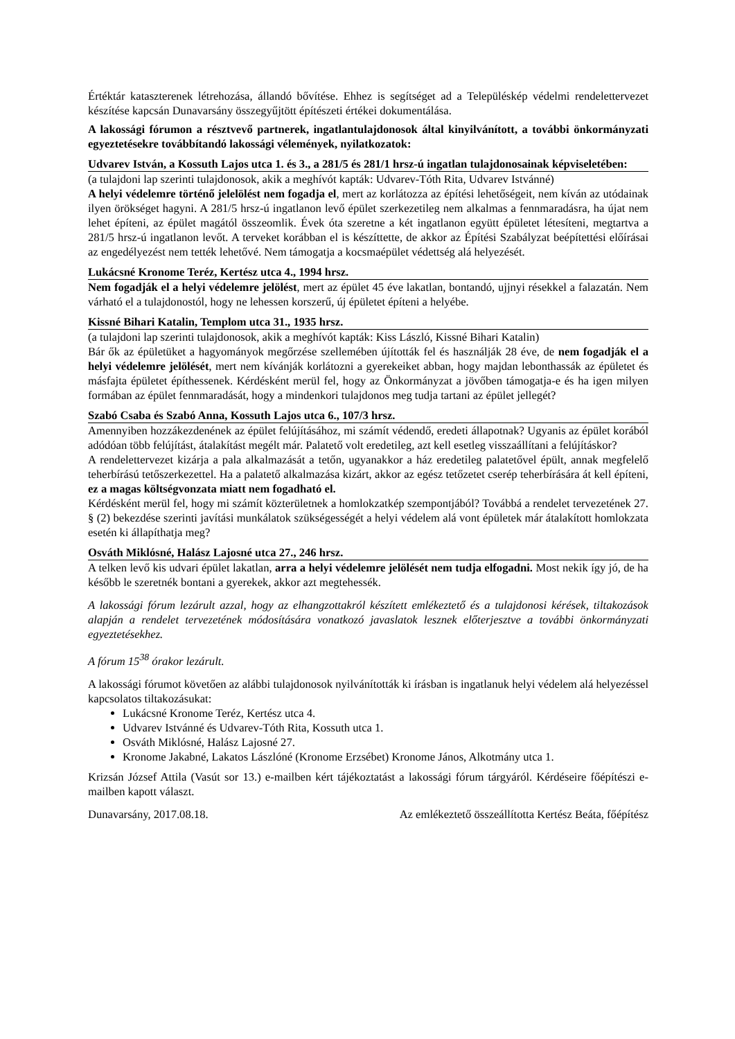Értéktár katasztere­nek létrehozása, állandó bővítése. Ehhez is segítséget ad a Településkép védelmi rendelettervezet készítése kapcsán Dunavarsány összegyűjtött építészeti értékei dokumentálása.
A lakossági fórumon a résztvevő partnerek, ingatlantulajdonosok által kinyilvánított, a további önkormányzati egyeztetésekre továbbítandó lakossági vélemények, nyilatkozatok:
Udvarev István, a Kossuth Lajos utca 1. és 3., a 281/5 és 281/1 hrsz-ú ingatlan tulajdonosainak képviseletében:
(a tulajdoni lap szerinti tulajdonosok, akik a meghívót kapták: Udvarev-Tóth Rita, Udvarev Istvánné)
A helyi védelemre történő jelelölést nem fogadja el, mert az korlátozza az építési lehetőségeit, nem kíván az utódainak ilyen örökséget hagyni. A 281/5 hrsz-ú ingatlanon levő épület szerkezetileg nem alkalmas a fennmaradásra, ha újat nem lehet építeni, az épület magától összeomlik. Évek óta szeretne a két ingatlanon együtt épületet létesíteni, megtartva a 281/5 hrsz-ú ingatlanon levőt. A terveket korábban el is készíttette, de akkor az Építési Szabályzat beépítettési előírásai az engedélyezést nem tették lehetővé. Nem támogatja a kocsmaépület védettség alá helyezését.
Lukácsné Kronome Teréz, Kertész utca 4., 1994 hrsz.
Nem fogadják el a helyi védelemre jelölést, mert az épület 45 éve lakatlan, bontandó, ujjnyi résekkel a falazatán. Nem várható el a tulajdonostól, hogy ne lehessen korszerű, új épületet építeni a helyébe.
Kissné Bihari Katalin, Templom utca 31., 1935 hrsz.
(a tulajdoni lap szerinti tulajdonosok, akik a meghívót kapták: Kiss László, Kissné Bihari Katalin)
Bár ők az épületüket a hagyományok megőrzése szellemében újították fel és használják 28 éve, de nem fogadják el a helyi védelemre jelölését, mert nem kívánják korlátozni a gyerekeiket abban, hogy majdan lebonthassák az épületet és másfajta épületet építhessenek. Kérdésként merül fel, hogy az Önkormányzat a jövőben támogatja-e és ha igen milyen formában az épület fennmaradását, hogy a mindenkori tulajdonos meg tudja tartani az épület jellegét?
Szabó Csaba és Szabó Anna, Kossuth Lajos utca 6., 107/3 hrsz.
Amennyiben hozzákezdenének az épület felújításához, mi számít védendő, eredeti állapotnak? Ugyanis az épület korából adódóan több felújítást, átalakítást megélt már. Palatető volt eredetileg, azt kell esetleg visszaállítani a felújításkor?
A rendelettervezet kizárja a pala alkalmazását a tetőn, ugyanakkor a ház eredetileg palatetővel épült, annak megfelelő teherbírású tetőszerkezettel. Ha a palatető alkalmazása kizárt, akkor az egész tetőzetet cserép teherbírására át kell építeni, ez a magas költségvonzata miatt nem fogadható el.
Kérdésként merül fel, hogy mi számít közterületnek a homlokzatkép szempontjából? Továbbá a rendelet tervezetének 27. § (2) bekezdése szerinti javítási munkálatok szükségességét a helyi védelem alá vont épületek már átalakított homlokzata esetén ki állapíthatja meg?
Osváth Miklósné, Halász Lajosné utca 27., 246 hrsz.
A telken levő kis udvari épület lakatlan, arra a helyi védelemre jelölését nem tudja elfogadni. Most nekik így jó, de ha később le szeretnék bontani a gyerekek, akkor azt megtehessék.
A lakossági fórum lezárult azzal, hogy az elhangzottakról készített emlékeztető és a tulajdonosi kérések, tiltakozások alapján a rendelet tervezetének módosítására vonatkozó javaslatok lesznek előterjesztve a további önkormányzati egyeztetésekhez.
A fórum 15<sup>38</sup> órakor lezárult.
A lakossági fórumot követően az alábbi tulajdonosok nyilvánították ki írásban is ingatlanuk helyi védelem alá helyezéssel kapcsolatos tiltakozásukat:
Lukácsné Kronome Teréz, Kertész utca 4.
Udvarev Istvánné és Udvarev-Tóth Rita, Kossuth utca 1.
Osváth Miklósné, Halász Lajosné 27.
Kronome Jakabné, Lakatos Lászlóné (Kronome Erzsébet) Kronome János, Alkotmány utca 1.
Krizsán József Attila (Vasút sor 13.) e-mailben kért tájékoztatást a lakossági fórum tárgyáról. Kérdéseire főépítészi e-mailben kapott választ.
Dunavarsány, 2017.08.18. Az emlékeztető összeállította Kertész Beáta, főépítész